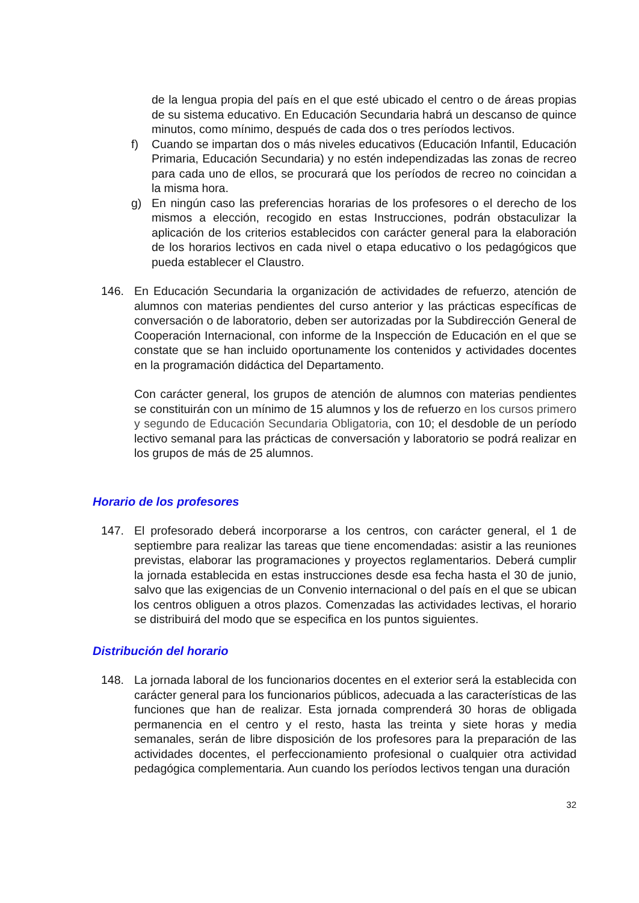de la lengua propia del país en el que esté ubicado el centro o de áreas propias de su sistema educativo. En Educación Secundaria habrá un descanso de quince minutos, como mínimo, después de cada dos o tres períodos lectivos.
f) Cuando se impartan dos o más niveles educativos (Educación Infantil, Educación Primaria, Educación Secundaria) y no estén independizadas las zonas de recreo para cada uno de ellos, se procurará que los períodos de recreo no coincidan a la misma hora.
g) En ningún caso las preferencias horarias de los profesores o el derecho de los mismos a elección, recogido en estas Instrucciones, podrán obstaculizar la aplicación de los criterios establecidos con carácter general para la elaboración de los horarios lectivos en cada nivel o etapa educativo o los pedagógicos que pueda establecer el Claustro.
146. En Educación Secundaria la organización de actividades de refuerzo, atención de alumnos con materias pendientes del curso anterior y las prácticas específicas de conversación o de laboratorio, deben ser autorizadas por la Subdirección General de Cooperación Internacional, con informe de la Inspección de Educación en el que se constate que se han incluido oportunamente los contenidos y actividades docentes en la programación didáctica del Departamento.
Con carácter general, los grupos de atención de alumnos con materias pendientes se constituirán con un mínimo de 15 alumnos y los de refuerzo en los cursos primero y segundo de Educación Secundaria Obligatoria, con 10; el desdoble de un período lectivo semanal para las prácticas de conversación y laboratorio se podrá realizar en los grupos de más de 25 alumnos.
Horario de los profesores
147. El profesorado deberá incorporarse a los centros, con carácter general, el 1 de septiembre para realizar las tareas que tiene encomendadas: asistir a las reuniones previstas, elaborar las programaciones y proyectos reglamentarios. Deberá cumplir la jornada establecida en estas instrucciones desde esa fecha hasta el 30 de junio, salvo que las exigencias de un Convenio internacional o del país en el que se ubican los centros obliguen a otros plazos. Comenzadas las actividades lectivas, el horario se distribuirá del modo que se especifica en los puntos siguientes.
Distribución del horario
148. La jornada laboral de los funcionarios docentes en el exterior será la establecida con carácter general para los funcionarios públicos, adecuada a las características de las funciones que han de realizar. Esta jornada comprenderá 30 horas de obligada permanencia en el centro y el resto, hasta las treinta y siete horas y media semanales, serán de libre disposición de los profesores para la preparación de las actividades docentes, el perfeccionamiento profesional o cualquier otra actividad pedagógica complementaria. Aun cuando los períodos lectivos tengan una duración
32